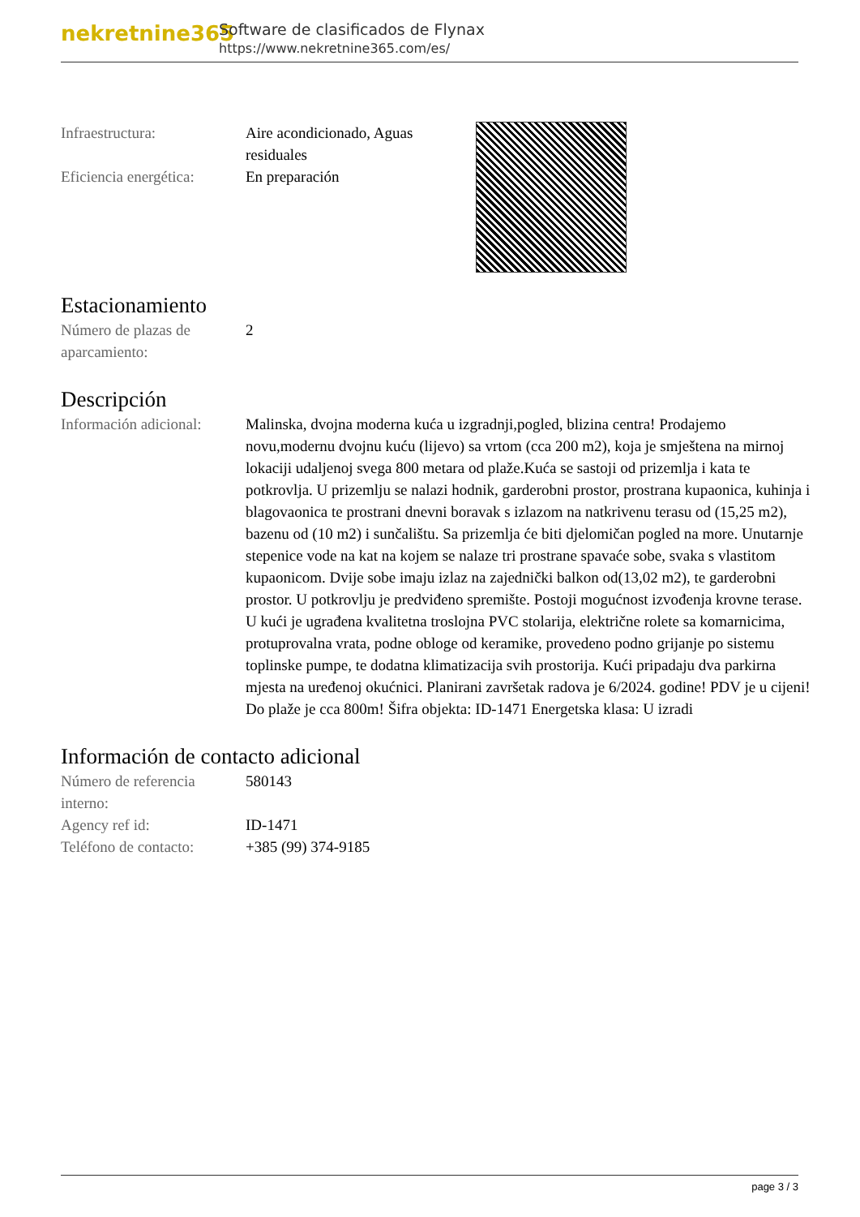nekretnine365
Software de clasificados de Flynax
https://www.nekretnine365.com/es/
Infraestructura: Aire acondicionado, Aguas residuales
Eficiencia energética:
En preparación
Estacionamiento
Número de plazas de aparcamiento:
2
Descripción
Información adicional:
Malinska, dvojna moderna kuća u izgradnji,pogled, blizina centra! Prodajemo novu,modernu dvojnu kuću (lijevo) sa vrtom (cca 200 m2), koja je smještena na mirnoj lokaciji udaljenoj svega 800 metara od plaže.Kuća se sastoji od prizemlja i kata te potkrovlja. U prizemlju se nalazi hodnik, garderobni prostor, prostrana kupaonica, kuhinja i blagovaonica te prostrani dnevni boravak s izlazom na natkrivenu terasu od (15,25 m2), bazenu od (10 m2) i sunčalištu. Sa prizemlja će biti djelomičan pogled na more. Unutarnje stepenice vode na kat na kojem se nalaze tri prostrane spavaće sobe, svaka s vlastitom kupaonicom. Dvije sobe imaju izlaz na zajednički balkon od(13,02 m2), te garderobni prostor. U potkrovlju je predviđeno spremište. Postoji mogućnost izvođenja krovne terase. U kući je ugrađena kvalitetna troslojna PVC stolarija, električne rolete sa komarnicima, protuprovalna vrata, podne obloge od keramike, provedeno podno grijanje po sistemu toplinske pumpe, te dodatna klimatizacija svih prostorija. Kući pripadaju dva parkirna mjesta na uređenoj okućnici. Planirani završetak radova je 6/2024. godine! PDV je u cijeni! Do plaže je cca 800m! Šifra objekta: ID-1471 Energetska klasa: U izradi
Información de contacto adicional
Número de referencia interno:
580143
Agency ref id: ID-1471
Teléfono de contacto:
+385 (99) 374-9185
page 3 / 3